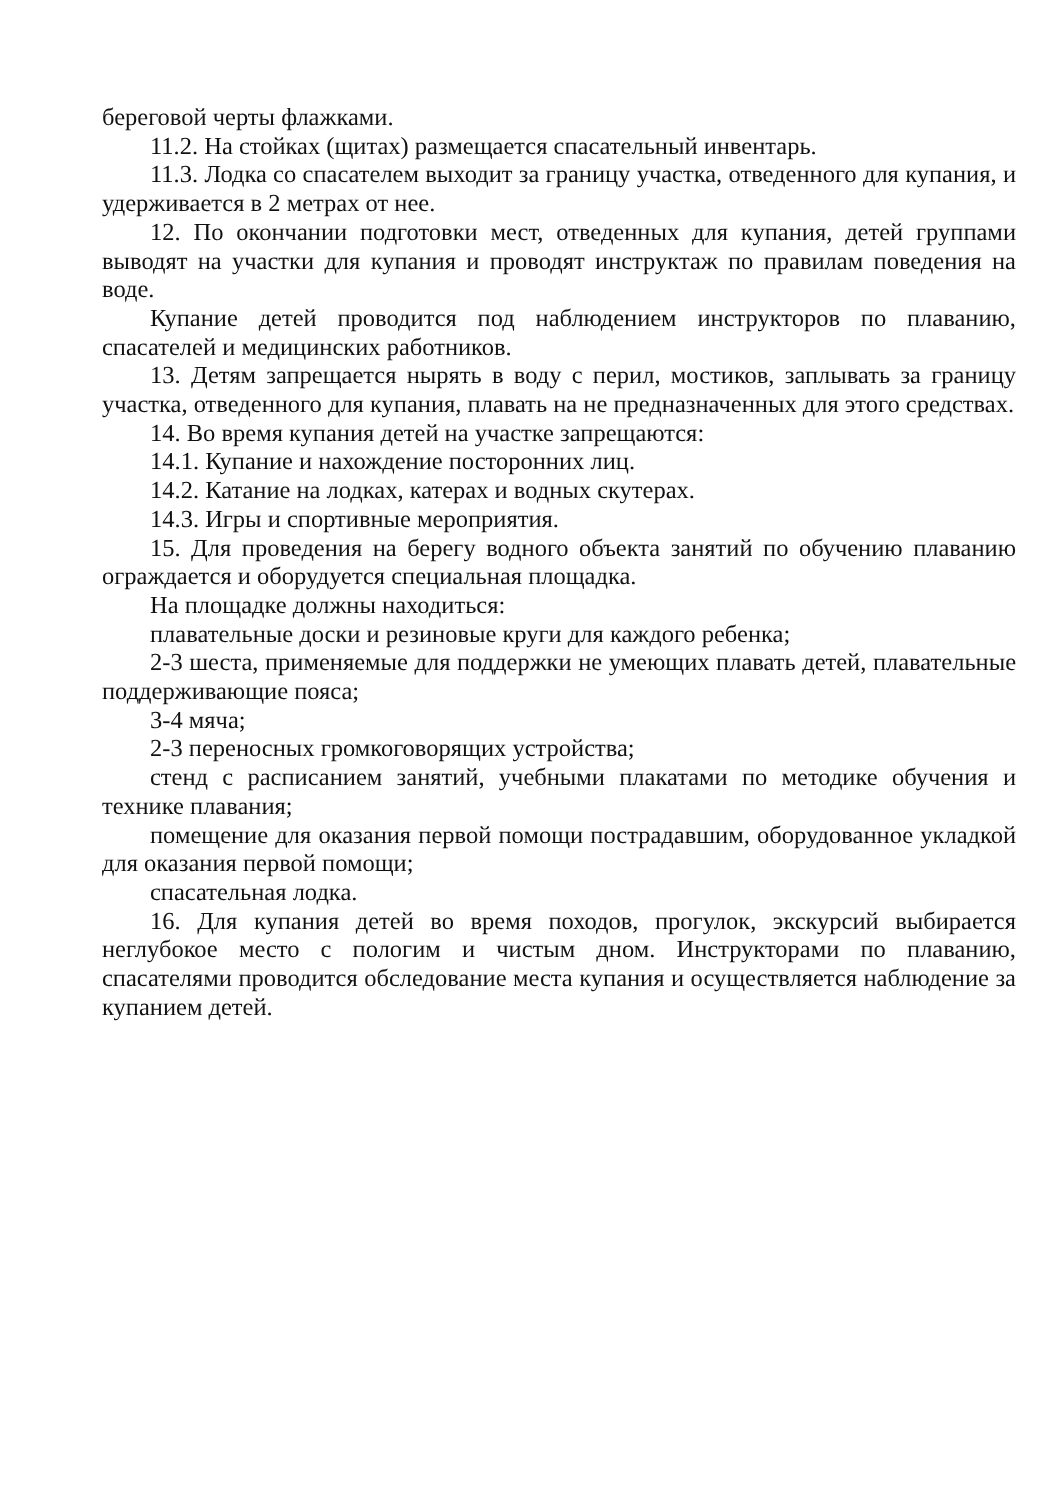береговой черты флажками.
11.2. На стойках (щитах) размещается спасательный инвентарь.
11.3. Лодка со спасателем выходит за границу участка, отведенного для купания, и удерживается в 2 метрах от нее.
12. По окончании подготовки мест, отведенных для купания, детей группами выводят на участки для купания и проводят инструктаж по правилам поведения на воде.
Купание детей проводится под наблюдением инструкторов по плаванию, спасателей и медицинских работников.
13. Детям запрещается нырять в воду с перил, мостиков, заплывать за границу участка, отведенного для купания, плавать на не предназначенных для этого средствах.
14. Во время купания детей на участке запрещаются:
14.1. Купание и нахождение посторонних лиц.
14.2. Катание на лодках, катерах и водных скутерах.
14.3. Игры и спортивные мероприятия.
15. Для проведения на берегу водного объекта занятий по обучению плаванию ограждается и оборудуется специальная площадка.
На площадке должны находиться:
плавательные доски и резиновые круги для каждого ребенка;
2-3 шеста, применяемые для поддержки не умеющих плавать детей, плавательные поддерживающие пояса;
3-4 мяча;
2-3 переносных громкоговорящих устройства;
стенд с расписанием занятий, учебными плакатами по методике обучения и технике плавания;
помещение для оказания первой помощи пострадавшим, оборудованное укладкой для оказания первой помощи;
спасательная лодка.
16. Для купания детей во время походов, прогулок, экскурсий выбирается неглубокое место с пологим и чистым дном. Инструкторами по плаванию, спасателями проводится обследование места купания и осуществляется наблюдение за купанием детей.